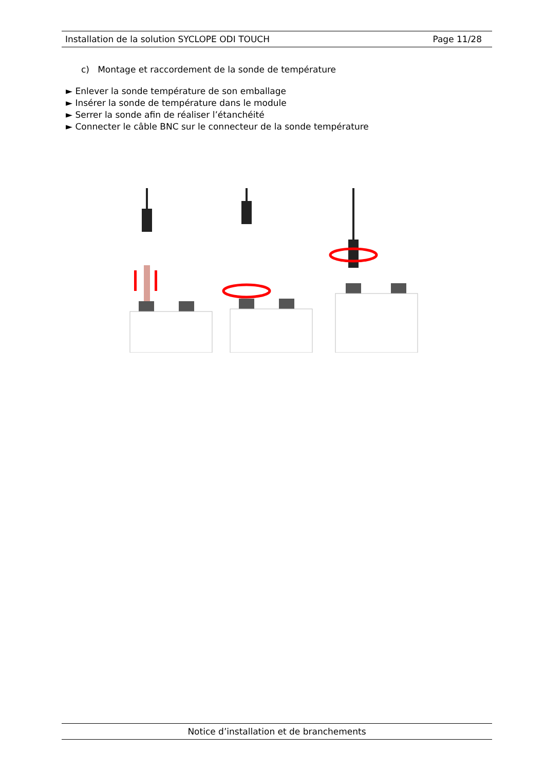Installation de la solution SYCLOPE ODI TOUCH Page 11/28
c) Montage et raccordement de la sonde de température
► Enlever la sonde température de son emballage
► Insérer la sonde de température dans le module
► Serrer la sonde afin de réaliser l’étanchéité
► Connecter le câble BNC sur le connecteur de la sonde température
Notice d’installation et de branchements